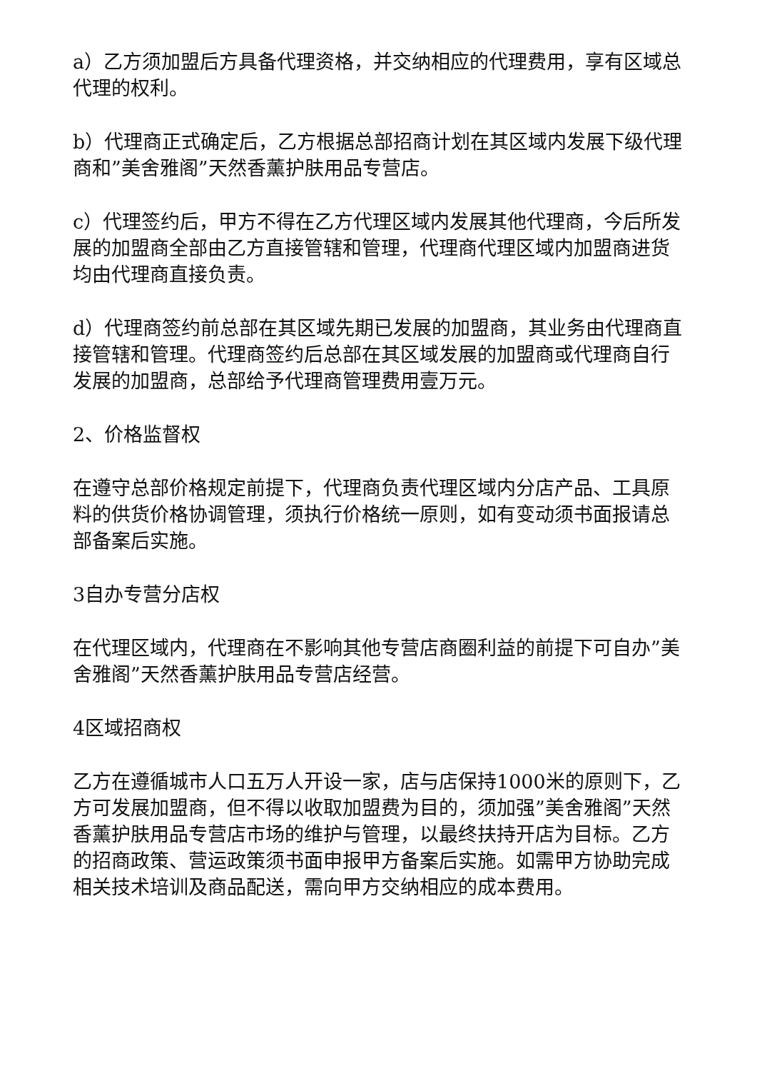a）乙方须加盟后方具备代理资格，并交纳相应的代理费用，享有区域总代理的权利。
b）代理商正式确定后，乙方根据总部招商计划在其区域内发展下级代理商和”美舍雅阁”天然香薰护肤用品专营店。
c）代理签约后，甲方不得在乙方代理区域内发展其他代理商，今后所发展的加盟商全部由乙方直接管辖和管理，代理商代理区域内加盟商进货均由代理商直接负责。
d）代理商签约前总部在其区域先期已发展的加盟商，其业务由代理商直接管辖和管理。代理商签约后总部在其区域发展的加盟商或代理商自行发展的加盟商，总部给予代理商管理费用壹万元。
2、价格监督权
在遵守总部价格规定前提下，代理商负责代理区域内分店产品、工具原料的供货价格协调管理，须执行价格统一原则，如有变动须书面报请总部备案后实施。
3自办专营分店权
在代理区域内，代理商在不影响其他专营店商圈利益的前提下可自办”美舍雅阁”天然香薰护肤用品专营店经营。
4区域招商权
乙方在遵循城市人口五万人开设一家，店与店保持1000米的原则下，乙方可发展加盟商，但不得以收取加盟费为目的，须加强”美舍雅阁”天然香薰护肤用品专营店市场的维护与管理，以最终扶持开店为目标。乙方的招商政策、营运政策须书面申报甲方备案后实施。如需甲方协助完成相关技术培训及商品配送，需向甲方交纳相应的成本费用。